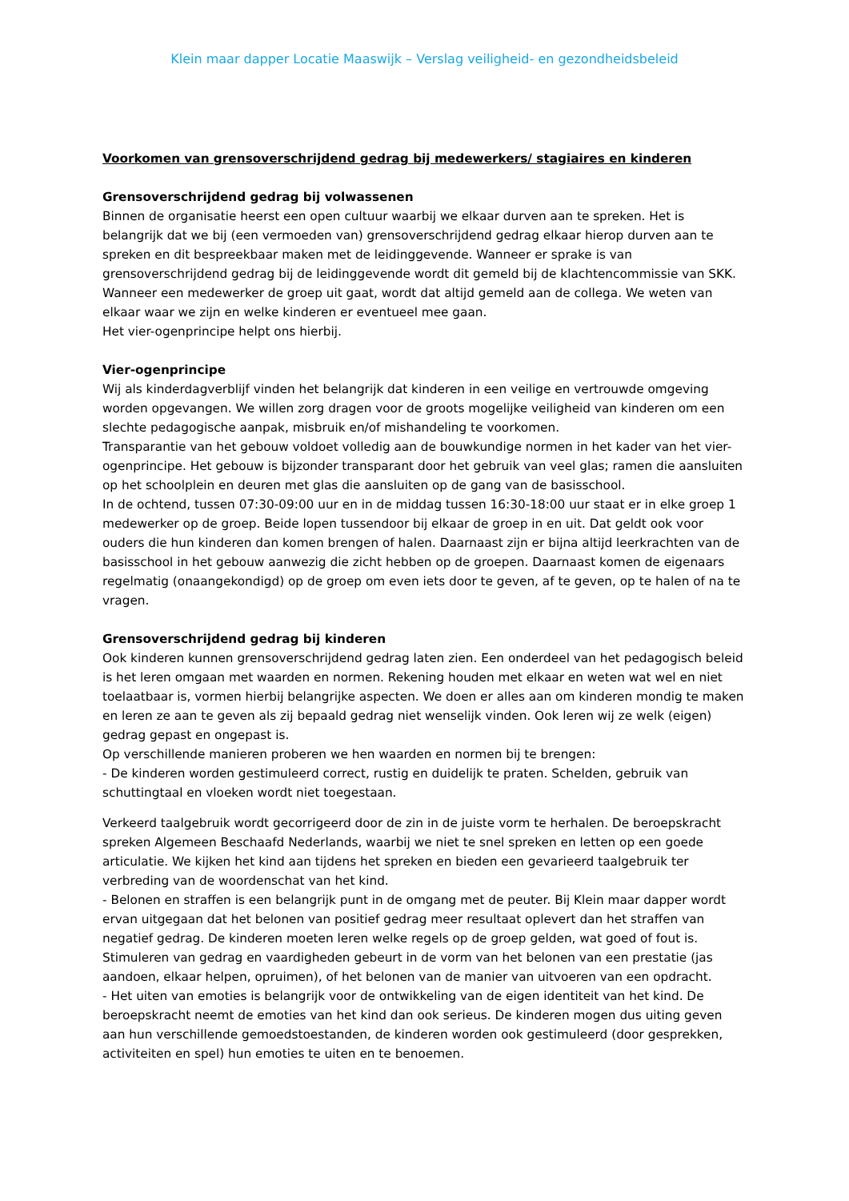Klein maar dapper Locatie Maaswijk – Verslag veiligheid- en gezondheidsbeleid
Voorkomen van grensoverschrijdend gedrag bij medewerkers/ stagiaires en kinderen
Grensoverschrijdend gedrag bij volwassenen
Binnen de organisatie heerst een open cultuur waarbij we elkaar durven aan te spreken. Het is belangrijk dat we bij (een vermoeden van) grensoverschrijdend gedrag elkaar hierop durven aan te spreken en dit bespreekbaar maken met de leidinggevende. Wanneer er sprake is van grensoverschrijdend gedrag bij de leidinggevende wordt dit gemeld bij de klachtencommissie van SKK.
Wanneer een medewerker de groep uit gaat, wordt dat altijd gemeld aan de collega. We weten van elkaar waar we zijn en welke kinderen er eventueel mee gaan.
Het vier-ogenprincipe helpt ons hierbij.
Vier-ogenprincipe
Wij als kinderdagverblijf vinden het belangrijk dat kinderen in een veilige en vertrouwde omgeving worden opgevangen. We willen zorg dragen voor de groots mogelijke veiligheid van kinderen om een slechte pedagogische aanpak, misbruik en/of mishandeling te voorkomen.
Transparantie van het gebouw voldoet volledig aan de bouwkundige normen in het kader van het vier-ogenprincipe. Het gebouw is bijzonder transparant door het gebruik van veel glas; ramen die aansluiten op het schoolplein en deuren met glas die aansluiten op de gang van de basisschool.
In de ochtend, tussen 07:30-09:00 uur en in de middag tussen 16:30-18:00 uur staat er in elke groep 1 medewerker op de groep. Beide lopen tussendoor bij elkaar de groep in en uit. Dat geldt ook voor ouders die hun kinderen dan komen brengen of halen. Daarnaast zijn er bijna altijd leerkrachten van de basisschool in het gebouw aanwezig die zicht hebben op de groepen. Daarnaast komen de eigenaars regelmatig (onaangekondigd) op de groep om even iets door te geven, af te geven, op te halen of na te vragen.
Grensoverschrijdend gedrag bij kinderen
Ook kinderen kunnen grensoverschrijdend gedrag laten zien. Een onderdeel van het pedagogisch beleid is het leren omgaan met waarden en normen. Rekening houden met elkaar en weten wat wel en niet toelaatbaar is, vormen hierbij belangrijke aspecten. We doen er alles aan om kinderen mondig te maken en leren ze aan te geven als zij bepaald gedrag niet wenselijk vinden. Ook leren wij ze welk (eigen) gedrag gepast en ongepast is.
Op verschillende manieren proberen we hen waarden en normen bij te brengen:
- De kinderen worden gestimuleerd correct, rustig en duidelijk te praten. Schelden, gebruik van schuttingtaal en vloeken wordt niet toegestaan.
Verkeerd taalgebruik wordt gecorrigeerd door de zin in de juiste vorm te herhalen. De beroepskracht spreken Algemeen Beschaafd Nederlands, waarbij we niet te snel spreken en letten op een goede articulatie. We kijken het kind aan tijdens het spreken en bieden een gevarieerd taalgebruik ter verbreding van de woordenschat van het kind.
- Belonen en straffen is een belangrijk punt in de omgang met de peuter. Bij Klein maar dapper wordt ervan uitgegaan dat het belonen van positief gedrag meer resultaat oplevert dan het straffen van negatief gedrag. De kinderen moeten leren welke regels op de groep gelden, wat goed of fout is. Stimuleren van gedrag en vaardigheden gebeurt in de vorm van het belonen van een prestatie (jas aandoen, elkaar helpen, opruimen), of het belonen van de manier van uitvoeren van een opdracht.
- Het uiten van emoties is belangrijk voor de ontwikkeling van de eigen identiteit van het kind. De beroepskracht neemt de emoties van het kind dan ook serieus. De kinderen mogen dus uiting geven aan hun verschillende gemoedstoestanden, de kinderen worden ook gestimuleerd (door gesprekken, activiteiten en spel) hun emoties te uiten en te benoemen.